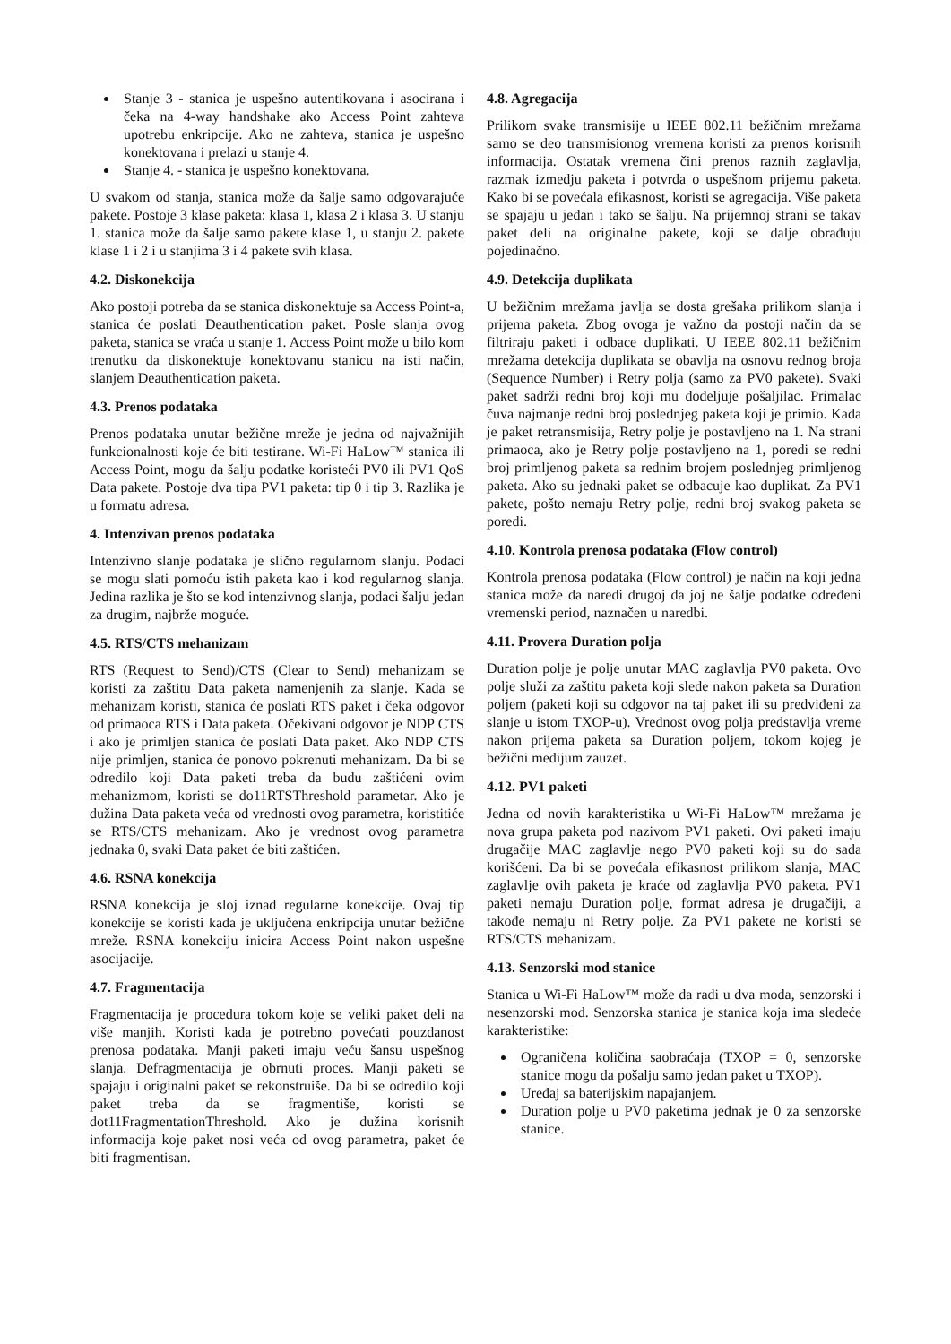Stanje 3 - stanica je uspešno autentikovana i asocirana i čeka na 4-way handshake ako Access Point zahteva upotrebu enkripcije. Ako ne zahteva, stanica je uspešno konektovana i prelazi u stanje 4.
Stanje 4. - stanica je uspešno konektovana.
U svakom od stanja, stanica može da šalje samo odgovarajuće pakete. Postoje 3 klase paketa: klasa 1, klasa 2 i klasa 3. U stanju 1. stanica može da šalje samo pakete klase 1, u stanju 2. pakete klase 1 i 2 i u stanjima 3 i 4 pakete svih klasa.
4.2. Diskonekcija
Ako postoji potreba da se stanica diskonektuje sa Access Point-a, stanica će poslati Deauthentication paket. Posle slanja ovog paketa, stanica se vraća u stanje 1. Access Point može u bilo kom trenutku da diskonektuje konektovanu stanicu na isti način, slanjem Deauthentication paketa.
4.3. Prenos podataka
Prenos podataka unutar bežične mreže je jedna od najvažnijih funkcionalnosti koje će biti testirane. Wi-Fi HaLow™ stanica ili Access Point, mogu da šalju podatke koristeći PV0 ili PV1 QoS Data pakete. Postoje dva tipa PV1 paketa: tip 0 i tip 3. Razlika je u formatu adresa.
4. Intenzivan prenos podataka
Intenzivno slanje podataka je slično regularnom slanju. Podaci se mogu slati pomoću istih paketa kao i kod regularnog slanja. Jedina razlika je što se kod intenzivnog slanja, podaci šalju jedan za drugim, najbrže moguće.
4.5. RTS/CTS mehanizam
RTS (Request to Send)/CTS (Clear to Send) mehanizam se koristi za zaštitu Data paketa namenjenih za slanje. Kada se mehanizam koristi, stanica će poslati RTS paket i čeka odgovor od primaoca RTS i Data paketa. Očekivani odgovor je NDP CTS i ako je primljen stanica će poslati Data paket. Ako NDP CTS nije primljen, stanica će ponovo pokrenuti mehanizam. Da bi se odredilo koji Data paketi treba da budu zaštićeni ovim mehanizmom, koristi se do11RTSThreshold parametar. Ako je dužina Data paketa veća od vrednosti ovog parametra, koristitiće se RTS/CTS mehanizam. Ako je vrednost ovog parametra jednaka 0, svaki Data paket će biti zaštićen.
4.6. RSNA konekcija
RSNA konekcija je sloj iznad regularne konekcije. Ovaj tip konekcije se koristi kada je uključena enkripcija unutar bežične mreže. RSNA konekciju inicira Access Point nakon uspešne asocijacije.
4.7. Fragmentacija
Fragmentacija je procedura tokom koje se veliki paket deli na više manjih. Koristi kada je potrebno povećati pouzdanost prenosa podataka. Manji paketi imaju veću šansu uspešnog slanja. Defragmentacija je obrnuti proces. Manji paketi se spajaju i originalni paket se rekonstruiše. Da bi se odredilo koji paket treba da se fragmentiše, koristi se dot11FragmentationThreshold. Ako je dužina korisnih informacija koje paket nosi veća od ovog parametra, paket će biti fragmentisan.
4.8. Agregacija
Prilikom svake transmisije u IEEE 802.11 bežičnim mrežama samo se deo transmisionog vremena koristi za prenos korisnih informacija. Ostatak vremena čini prenos raznih zaglavlja, razmak izmedju paketa i potvrda o uspešnom prijemu paketa. Kako bi se povećala efikasnost, koristi se agregacija. Više paketa se spajaju u jedan i tako se šalju. Na prijemnoj strani se takav paket deli na originalne pakete, koji se dalje obrađuju pojedinačno.
4.9. Detekcija duplikata
U bežičnim mrežama javlja se dosta grešaka prilikom slanja i prijema paketa. Zbog ovoga je važno da postoji način da se filtriraju paketi i odbace duplikati. U IEEE 802.11 bežičnim mrežama detekcija duplikata se obavlja na osnovu rednog broja (Sequence Number) i Retry polja (samo za PV0 pakete). Svaki paket sadrži redni broj koji mu dodeljuje pošaljilac. Primalac čuva najmanje redni broj poslednjeg paketa koji je primio. Kada je paket retransmisija, Retry polje je postavljeno na 1. Na strani primaoca, ako je Retry polje postavljeno na 1, poredi se redni broj primljenog paketa sa rednim brojem poslednjeg primljenog paketa. Ako su jednaki paket se odbacuje kao duplikat. Za PV1 pakete, pošto nemaju Retry polje, redni broj svakog paketa se poredi.
4.10. Kontrola prenosa podataka (Flow control)
Kontrola prenosa podataka (Flow control) je način na koji jedna stanica može da naredi drugoj da joj ne šalje podatke određeni vremenski period, naznačen u naredbi.
4.11. Provera Duration polja
Duration polje je polje unutar MAC zaglavlja PV0 paketa. Ovo polje služi za zaštitu paketa koji slede nakon paketa sa Duration poljem (paketi koji su odgovor na taj paket ili su predviđeni za slanje u istom TXOP-u). Vrednost ovog polja predstavlja vreme nakon prijema paketa sa Duration poljem, tokom kojeg je bežični medijum zauzet.
4.12. PV1 paketi
Jedna od novih karakteristika u Wi-Fi HaLow™ mrežama je nova grupa paketa pod nazivom PV1 paketi. Ovi paketi imaju drugačije MAC zaglavlje nego PV0 paketi koji su do sada korišćeni. Da bi se povećala efikasnost prilikom slanja, MAC zaglavlje ovih paketa je kraće od zaglavlja PV0 paketa. PV1 paketi nemaju Duration polje, format adresa je drugačiji, a takođe nemaju ni Retry polje. Za PV1 pakete ne koristi se RTS/CTS mehanizam.
4.13. Senzorski mod stanice
Stanica u Wi-Fi HaLow™ može da radi u dva moda, senzorski i nesenzorski mod. Senzorska stanica je stanica koja ima sledeće karakteristike:
Ograničena količina saobraćaja (TXOP = 0, senzorske stanice mogu da pošalju samo jedan paket u TXOP).
Uređaj sa baterijskim napajanjem.
Duration polje u PV0 paketima jednak je 0 za senzorske stanice.